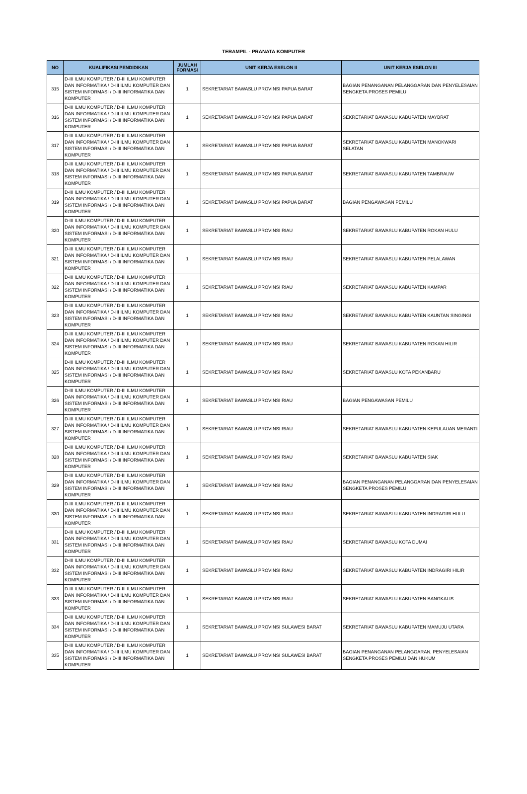TERAMPIL - PRANATA KOMPUTER
| NO | KUALIFIKASI PENDIDIKAN | JUMLAH FORMASI | UNIT KERJA ESELON II | UNIT KERJA ESELON III |
| --- | --- | --- | --- | --- |
| 315 | D-III ILMU KOMPUTER / D-III ILMU KOMPUTER DAN INFORMATIKA / D-III ILMU KOMPUTER DAN SISTEM INFORMASI / D-III INFORMATIKA DAN KOMPUTER | 1 | SEKRETARIAT BAWASLU PROVINSI PAPUA BARAT | BAGIAN PENANGANAN PELANGGARAN DAN PENYELESAIAN SENGKETA PROSES PEMILU |
| 316 | D-III ILMU KOMPUTER / D-III ILMU KOMPUTER DAN INFORMATIKA / D-III ILMU KOMPUTER DAN SISTEM INFORMASI / D-III INFORMATIKA DAN KOMPUTER | 1 | SEKRETARIAT BAWASLU PROVINSI PAPUA BARAT | SEKRETARIAT BAWASLU KABUPATEN MAYBRAT |
| 317 | D-III ILMU KOMPUTER / D-III ILMU KOMPUTER DAN INFORMATIKA / D-III ILMU KOMPUTER DAN SISTEM INFORMASI / D-III INFORMATIKA DAN KOMPUTER | 1 | SEKRETARIAT BAWASLU PROVINSI PAPUA BARAT | SEKRETARIAT BAWASLU KABUPATEN MANOKWARI SELATAN |
| 318 | D-III ILMU KOMPUTER / D-III ILMU KOMPUTER DAN INFORMATIKA / D-III ILMU KOMPUTER DAN SISTEM INFORMASI / D-III INFORMATIKA DAN KOMPUTER | 1 | SEKRETARIAT BAWASLU PROVINSI PAPUA BARAT | SEKRETARIAT BAWASLU KABUPATEN TAMBRAUW |
| 319 | D-III ILMU KOMPUTER / D-III ILMU KOMPUTER DAN INFORMATIKA / D-III ILMU KOMPUTER DAN SISTEM INFORMASI / D-III INFORMATIKA DAN KOMPUTER | 1 | SEKRETARIAT BAWASLU PROVINSI PAPUA BARAT | BAGIAN PENGAWASAN PEMILU |
| 320 | D-III ILMU KOMPUTER / D-III ILMU KOMPUTER DAN INFORMATIKA / D-III ILMU KOMPUTER DAN SISTEM INFORMASI / D-III INFORMATIKA DAN KOMPUTER | 1 | SEKRETARIAT BAWASLU PROVINSI RIAU | SEKRETARIAT BAWASLU KABUPATEN ROKAN HULU |
| 321 | D-III ILMU KOMPUTER / D-III ILMU KOMPUTER DAN INFORMATIKA / D-III ILMU KOMPUTER DAN SISTEM INFORMASI / D-III INFORMATIKA DAN KOMPUTER | 1 | SEKRETARIAT BAWASLU PROVINSI RIAU | SEKRETARIAT BAWASLU KABUPATEN PELALAWAN |
| 322 | D-III ILMU KOMPUTER / D-III ILMU KOMPUTER DAN INFORMATIKA / D-III ILMU KOMPUTER DAN SISTEM INFORMASI / D-III INFORMATIKA DAN KOMPUTER | 1 | SEKRETARIAT BAWASLU PROVINSI RIAU | SEKRETARIAT BAWASLU KABUPATEN KAMPAR |
| 323 | D-III ILMU KOMPUTER / D-III ILMU KOMPUTER DAN INFORMATIKA / D-III ILMU KOMPUTER DAN SISTEM INFORMASI / D-III INFORMATIKA DAN KOMPUTER | 1 | SEKRETARIAT BAWASLU PROVINSI RIAU | SEKRETARIAT BAWASLU KABUPATEN KAUNTAN SINGINGI |
| 324 | D-III ILMU KOMPUTER / D-III ILMU KOMPUTER DAN INFORMATIKA / D-III ILMU KOMPUTER DAN SISTEM INFORMASI / D-III INFORMATIKA DAN KOMPUTER | 1 | SEKRETARIAT BAWASLU PROVINSI RIAU | SEKRETARIAT BAWASLU KABUPATEN ROKAN HILIR |
| 325 | D-III ILMU KOMPUTER / D-III ILMU KOMPUTER DAN INFORMATIKA / D-III ILMU KOMPUTER DAN SISTEM INFORMASI / D-III INFORMATIKA DAN KOMPUTER | 1 | SEKRETARIAT BAWASLU PROVINSI RIAU | SEKRETARIAT BAWASLU KOTA PEKANBARU |
| 326 | D-III ILMU KOMPUTER / D-III ILMU KOMPUTER DAN INFORMATIKA / D-III ILMU KOMPUTER DAN SISTEM INFORMASI / D-III INFORMATIKA DAN KOMPUTER | 1 | SEKRETARIAT BAWASLU PROVINSI RIAU | BAGIAN PENGAWASAN PEMILU |
| 327 | D-III ILMU KOMPUTER / D-III ILMU KOMPUTER DAN INFORMATIKA / D-III ILMU KOMPUTER DAN SISTEM INFORMASI / D-III INFORMATIKA DAN KOMPUTER | 1 | SEKRETARIAT BAWASLU PROVINSI RIAU | SEKRETARIAT BAWASLU KABUPATEN KEPULAUAN MERANTI |
| 328 | D-III ILMU KOMPUTER / D-III ILMU KOMPUTER DAN INFORMATIKA / D-III ILMU KOMPUTER DAN SISTEM INFORMASI / D-III INFORMATIKA DAN KOMPUTER | 1 | SEKRETARIAT BAWASLU PROVINSI RIAU | SEKRETARIAT BAWASLU KABUPATEN SIAK |
| 329 | D-III ILMU KOMPUTER / D-III ILMU KOMPUTER DAN INFORMATIKA / D-III ILMU KOMPUTER DAN SISTEM INFORMASI / D-III INFORMATIKA DAN KOMPUTER | 1 | SEKRETARIAT BAWASLU PROVINSI RIAU | BAGIAN PENANGANAN PELANGGARAN DAN PENYELESAIAN SENGKETA PROSES PEMILU |
| 330 | D-III ILMU KOMPUTER / D-III ILMU KOMPUTER DAN INFORMATIKA / D-III ILMU KOMPUTER DAN SISTEM INFORMASI / D-III INFORMATIKA DAN KOMPUTER | 1 | SEKRETARIAT BAWASLU PROVINSI RIAU | SEKRETARIAT BAWASLU KABUPATEN INDRAGIRI HULU |
| 331 | D-III ILMU KOMPUTER / D-III ILMU KOMPUTER DAN INFORMATIKA / D-III ILMU KOMPUTER DAN SISTEM INFORMASI / D-III INFORMATIKA DAN KOMPUTER | 1 | SEKRETARIAT BAWASLU PROVINSI RIAU | SEKRETARIAT BAWASLU KOTA DUMAI |
| 332 | D-III ILMU KOMPUTER / D-III ILMU KOMPUTER DAN INFORMATIKA / D-III ILMU KOMPUTER DAN SISTEM INFORMASI / D-III INFORMATIKA DAN KOMPUTER | 1 | SEKRETARIAT BAWASLU PROVINSI RIAU | SEKRETARIAT BAWASLU KABUPATEN INDRAGIRI HILIR |
| 333 | D-III ILMU KOMPUTER / D-III ILMU KOMPUTER DAN INFORMATIKA / D-III ILMU KOMPUTER DAN SISTEM INFORMASI / D-III INFORMATIKA DAN KOMPUTER | 1 | SEKRETARIAT BAWASLU PROVINSI RIAU | SEKRETARIAT BAWASLU KABUPATEN BANGKALIS |
| 334 | D-III ILMU KOMPUTER / D-III ILMU KOMPUTER DAN INFORMATIKA / D-III ILMU KOMPUTER DAN SISTEM INFORMASI / D-III INFORMATIKA DAN KOMPUTER | 1 | SEKRETARIAT BAWASLU PROVINSI SULAWESI BARAT | SEKRETARIAT BAWASLU KABUPATEN MAMUJU UTARA |
| 335 | D-III ILMU KOMPUTER / D-III ILMU KOMPUTER DAN INFORMATIKA / D-III ILMU KOMPUTER DAN SISTEM INFORMASI / D-III INFORMATIKA DAN KOMPUTER | 1 | SEKRETARIAT BAWASLU PROVINSI SULAWESI BARAT | BAGIAN PENANGANAN PELANGGARAN, PENYELESAIAN SENGKETA PROSES PEMILU DAN HUKUM |